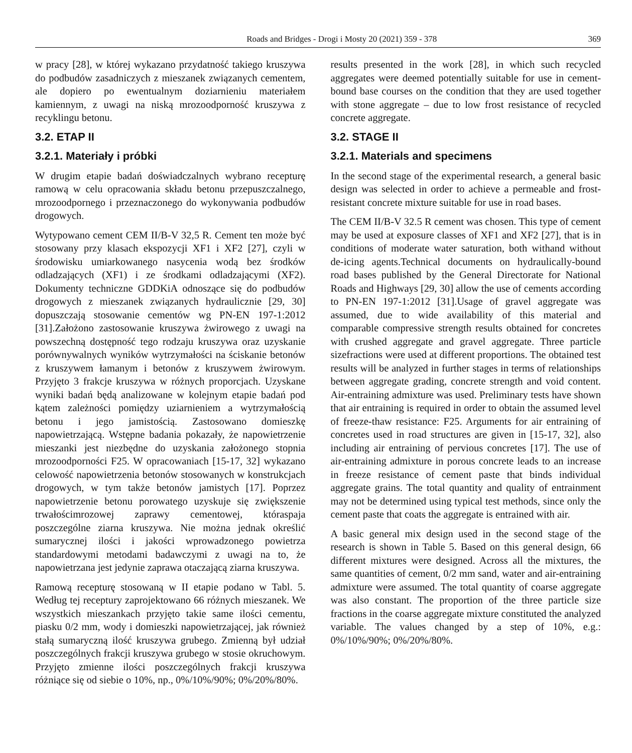Roads and Bridges - Drogi i Mosty 20 (2021) 359 - 378 369
w pracy [28], w której wykazano przydatność takiego kruszywa do podbudów zasadniczych z mieszanek związanych cementem, ale dopiero po ewentualnym doziarnieniu materiałem kamiennym, z uwagi na niską mrozoodporność kruszywa z recyklingu betonu.
3.2. ETAP II
3.2.1. Materiały i próbki
W drugim etapie badań doświadczalnych wybrano recepturę ramową w celu opracowania składu betonu przepuszczalnego, mrozoodpornego i przeznaczonego do wykonywania podbudów drogowych.
Wytypowano cement CEM II/B-V 32,5 R. Cement ten może być stosowany przy klasach ekspozycji XF1 i XF2 [27], czyli w środowisku umiarkowanego nasycenia wodą bez środków odladzających (XF1) i ze środkami odladzającymi (XF2). Dokumenty techniczne GDDKiA odnoszące się do podbudów drogowych z mieszanek związanych hydraulicznie [29, 30] dopuszczają stosowanie cementów wg PN-EN 197-1:2012 [31].Założono zastosowanie kruszywa żwirowego z uwagi na powszechną dostępność tego rodzaju kruszywa oraz uzyskanie porównywalnych wyników wytrzymałości na ściskanie betonów z kruszywem łamanym i betonów z kruszywem żwirowym. Przyjęto 3 frakcje kruszywa w różnych proporcjach. Uzyskane wyniki badań będą analizowane w kolejnym etapie badań pod kątem zależności pomiędzy uziarnieniem a wytrzymałością betonu i jego jamistością. Zastosowano domieszkę napowietrzającą. Wstępne badania pokazały, że napowietrzenie mieszanki jest niezbędne do uzyskania założonego stopnia mrozoodporności F25. W opracowaniach [15-17, 32] wykazano celowość napowietrzenia betonów stosowanych w konstrukcjach drogowych, w tym także betonów jamistych [17]. Poprzez napowietrzenie betonu porowatego uzyskuje się zwiększenie trwałościmrozowej zaprawy cementowej, któraspaja poszczególne ziarna kruszywa. Nie można jednak określić sumarycznej ilości i jakości wprowadzonego powietrza standardowymi metodami badawczymi z uwagi na to, że napowietrzana jest jedynie zaprawa otaczającą ziarna kruszywa.
Ramową recepturę stosowaną w II etapie podano w Tabl. 5. Według tej receptury zaprojektowano 66 różnych mieszanek. We wszystkich mieszankach przyjęto takie same ilości cementu, piasku 0/2 mm, wody i domieszki napowietrzającej, jak również stałą sumaryczną ilość kruszywa grubego. Zmienną był udział poszczególnych frakcji kruszywa grubego w stosie okruchowym. Przyjęto zmienne ilości poszczególnych frakcji kruszywa różniące się od siebie o 10%, np., 0%/10%/90%; 0%/20%/80%.
results presented in the work [28], in which such recycled aggregates were deemed potentially suitable for use in cement-bound base courses on the condition that they are used together with stone aggregate – due to low frost resistance of recycled concrete aggregate.
3.2. STAGE II
3.2.1. Materials and specimens
In the second stage of the experimental research, a general basic design was selected in order to achieve a permeable and frost-resistant concrete mixture suitable for use in road bases.
The CEM II/B-V 32.5 R cement was chosen. This type of cement may be used at exposure classes of XF1 and XF2 [27], that is in conditions of moderate water saturation, both withand without de-icing agents.Technical documents on hydraulically-bound road bases published by the General Directorate for National Roads and Highways [29, 30] allow the use of cements according to PN-EN 197-1:2012 [31].Usage of gravel aggregate was assumed, due to wide availability of this material and comparable compressive strength results obtained for concretes with crushed aggregate and gravel aggregate. Three particle sizefractions were used at different proportions. The obtained test results will be analyzed in further stages in terms of relationships between aggregate grading, concrete strength and void content. Air-entraining admixture was used. Preliminary tests have shown that air entraining is required in order to obtain the assumed level of freeze-thaw resistance: F25. Arguments for air entraining of concretes used in road structures are given in [15-17, 32], also including air entraining of pervious concretes [17]. The use of air-entraining admixture in porous concrete leads to an increase in freeze resistance of cement paste that binds individual aggregate grains. The total quantity and quality of entrainment may not be determined using typical test methods, since only the cement paste that coats the aggregate is entrained with air.
A basic general mix design used in the second stage of the research is shown in Table 5. Based on this general design, 66 different mixtures were designed. Across all the mixtures, the same quantities of cement, 0/2 mm sand, water and air-entraining admixture were assumed. The total quantity of coarse aggregate was also constant. The proportion of the three particle size fractions in the coarse aggregate mixture constituted the analyzed variable. The values changed by a step of 10%, e.g.: 0%/10%/90%; 0%/20%/80%.